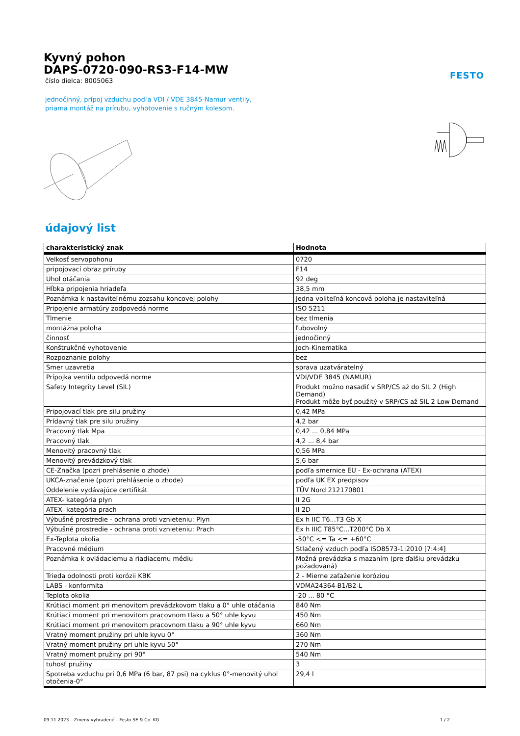FESTO
Kyvný pohon
DAPS-0720-090-RS3-F14-MW
číslo dielca: 8005063
jednočinný, prípoj vzduchu podľa VDI / VDE 3845-Namur ventily,
priama montáž na prírubu, vyhotovenie s ručným kolesom.
údajový list
| charakteristický znak | Hodnota |
| --- | --- |
| Velkosť servopohonu | 0720 |
| pripojovací obraz príruby | F14 |
| Uhol otáčania | 92 deg |
| Hĺbka pripojenia hriadeľa | 38,5 mm |
| Poznámka k nastaviteľnému zozsahu koncovej polohy | Jedna voliteľná koncová poloha je nastaviteľná |
| Pripojenie armatúry zodpovedá norme | ISO 5211 |
| Tlmenie | bez tlmenia |
| montážna poloha | ľubovolný |
| činnosť | jednočinný |
| Konštrukčné vyhotovenie | Joch-Kinematika |
| Rozpoznanie polohy | bez |
| Smer uzavretia | sprava uzatváratelný |
| Prípojka ventilu odpovedá norme | VDI/VDE 3845 (NAMUR) |
| Safety Integrity Level (SIL) | Produkt možno nasadiť v SRP/CS až do SIL 2 (High Demand) Produkt môže byť použitý v SRP/CS až SIL 2 Low Demand |
| Pripojovací tlak pre silu pružiny | 0,42 MPa |
| Prídavný tlak pre silu pružiny | 4,2 bar |
| Pracovný tlak Mpa | 0,42 ... 0,84 MPa |
| Pracovný tlak | 4,2 ... 8,4 bar |
| Menovitý pracovný tlak | 0,56 MPa |
| Menovitý prevádzkový tlak | 5,6 bar |
| CE-Značka (pozri prehlásenie o zhode) | podľa smernice EU - Ex-ochrana (ATEX) |
| UKCA-značenie (pozri prehlásenie o zhode) | podľa UK EX predpisov |
| Oddelenie vydávajúce certifikát | TÜV Nord 212170801 |
| ATEX- kategória plyn | II 2G |
| ATEX- kategória prach | II 2D |
| Výbušné prostredie - ochrana proti vznieteniu: Plyn | Ex h IIC T6...T3 Gb X |
| Výbušné prostredie - ochrana proti vznieteniu: Prach | Ex h IIIC T85°C...T200°C Db X |
| Ex-Teplota okolia | -50°C <= Ta <= +60°C |
| Pracovné médium | Stlačený vzduch podľa ISO8573-1:2010 [7:4:4] |
| Poznámka k ovládaciemu a riadiacemu médiu | Možná prevádzka s mazaním (pre ďalšiu prevádzku požadovaná) |
| Trieda odolnosti proti korózii KBK | 2 - Mierne zaťaženie koróziou |
| LABS - konformita | VDMA24364-B1/B2-L |
| Teplota okolia | -20 ... 80 °C |
| Krútiaci moment pri menovitom prevádzkovom tlaku a 0° uhle otáčania | 840 Nm |
| Krútiaci moment pri menovitom pracovnom tlaku a 50° uhle kyvu | 450 Nm |
| Krútiaci moment pri menovitom pracovnom tlaku a 90° uhle kyvu | 660 Nm |
| Vratný moment pružiny pri uhle kyvu 0° | 360 Nm |
| Vratný moment pružiny pri uhle kyvu 50° | 270 Nm |
| Vratný moment pružiny pri 90° | 540 Nm |
| tuhosť pružiny | 3 |
| Spotreba vzduchu pri 0,6 MPa (6 bar, 87 psi) na cyklus 0°-menovitý uhol otočenia-0° | 29,4 l |
09.11.2023 – Zmeny vyhradené – Festo SE & Co. KG 1 / 2